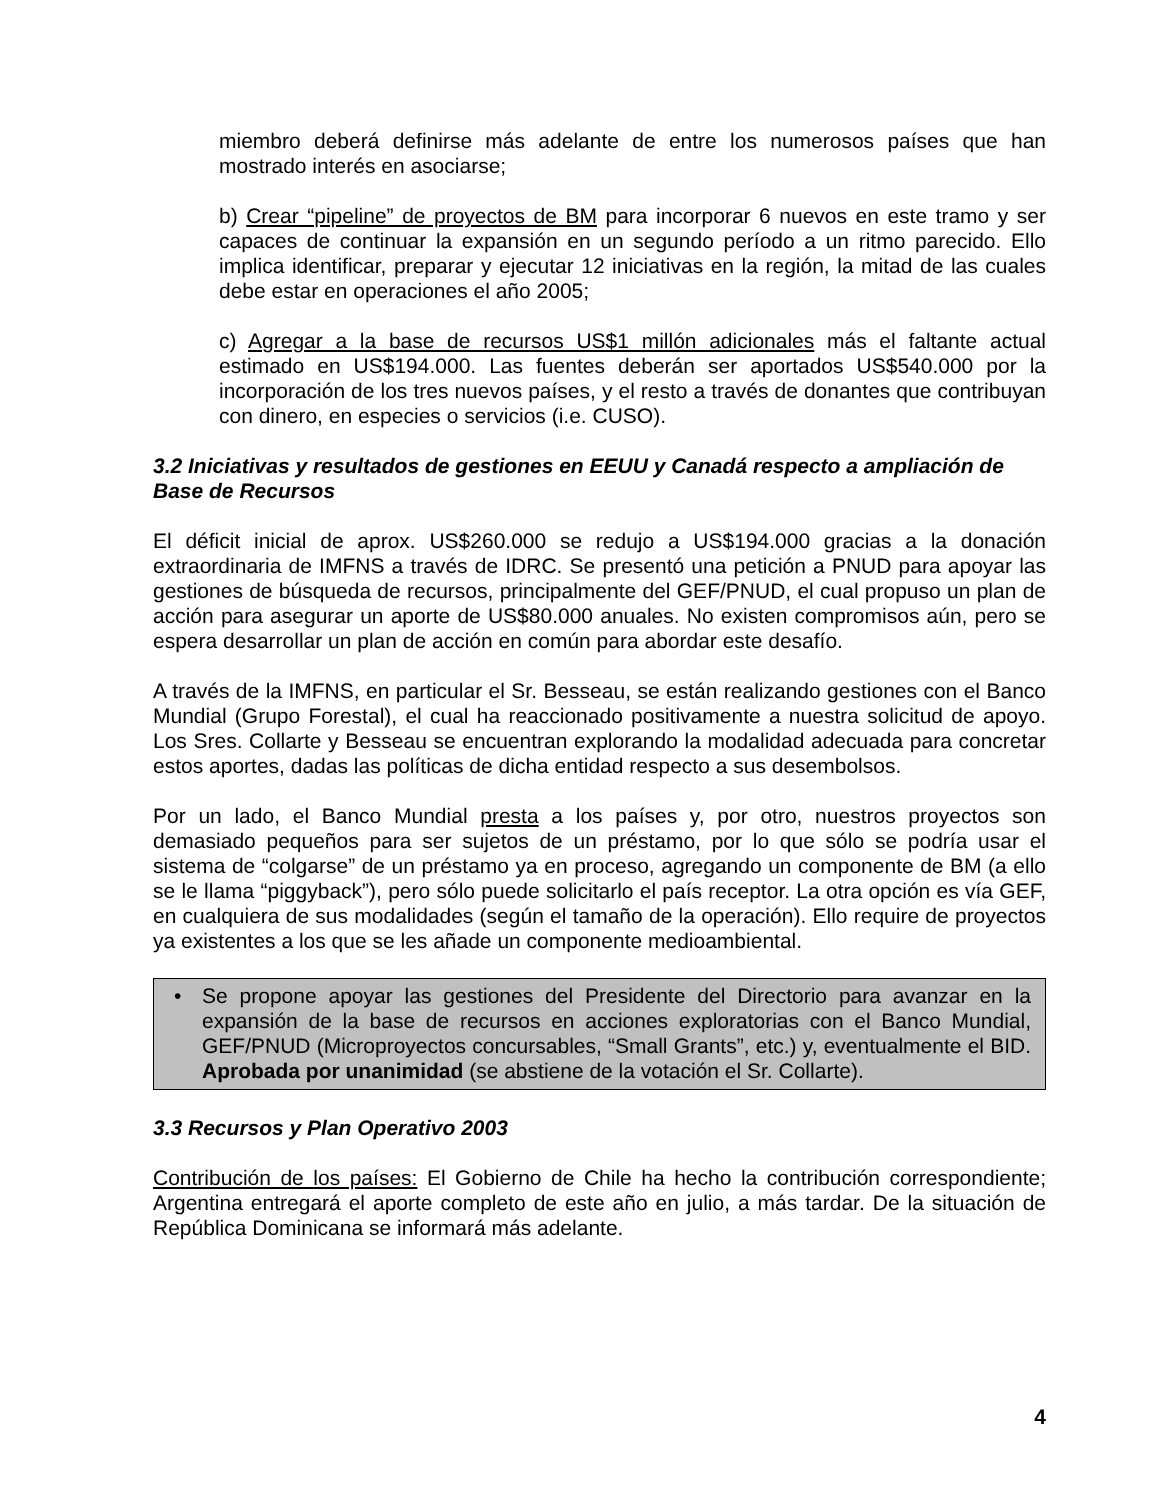miembro deberá definirse más adelante de entre los numerosos países que han mostrado interés en asociarse;
b) Crear “pipeline” de proyectos de BM para incorporar 6 nuevos en este tramo y ser capaces de continuar la expansión en un segundo período a un ritmo parecido. Ello implica identificar, preparar y ejecutar 12 iniciativas en la región, la mitad de las cuales debe estar en operaciones el año 2005;
c) Agregar a la base de recursos US$1 millón adicionales más el faltante actual estimado en US$194.000. Las fuentes deberán ser aportados US$540.000 por la incorporación de los tres nuevos países, y el resto a través de donantes que contribuyan con dinero, en especies o servicios (i.e. CUSO).
3.2 Iniciativas y resultados de gestiones en EEUU y Canadá respecto a ampliación de Base de Recursos
El déficit inicial de aprox. US$260.000 se redujo a US$194.000 gracias a la donación extraordinaria de IMFNS a través de IDRC. Se presentó una petición a PNUD para apoyar las gestiones de búsqueda de recursos, principalmente del GEF/PNUD, el cual propuso un plan de acción para asegurar un aporte de US$80.000 anuales. No existen compromisos aún, pero se espera desarrollar un plan de acción en común para abordar este desafío.
A través de la IMFNS, en particular el Sr. Besseau, se están realizando gestiones con el Banco Mundial (Grupo Forestal), el cual ha reaccionado positivamente a nuestra solicitud de apoyo. Los Sres. Collarte y Besseau se encuentran explorando la modalidad adecuada para concretar estos aportes, dadas las políticas de dicha entidad respecto a sus desembolsos.
Por un lado, el Banco Mundial presta a los países y, por otro, nuestros proyectos son demasiado pequeños para ser sujetos de un préstamo, por lo que sólo se podría usar el sistema de “colgarse” de un préstamo ya en proceso, agregando un componente de BM (a ello se le llama “piggyback”), pero sólo puede solicitarlo el país receptor. La otra opción es vía GEF, en cualquiera de sus modalidades (según el tamaño de la operación). Ello require de proyectos ya existentes a los que se les añade un componente medioambiental.
•
Se propone apoyar las gestiones del Presidente del Directorio para avanzar en la expansión de la base de recursos en acciones exploratorias con el Banco Mundial, GEF/PNUD (Microproyectos concursables, “Small Grants”, etc.) y, eventualmente el BID. Aprobada por unanimidad (se abstiene de la votación el Sr. Collarte).
3.3 Recursos y Plan Operativo 2003
Contribución de los países: El Gobierno de Chile ha hecho la contribución correspondiente; Argentina entregará el aporte completo de este año en julio, a más tardar. De la situación de República Dominicana se informará más adelante.
4